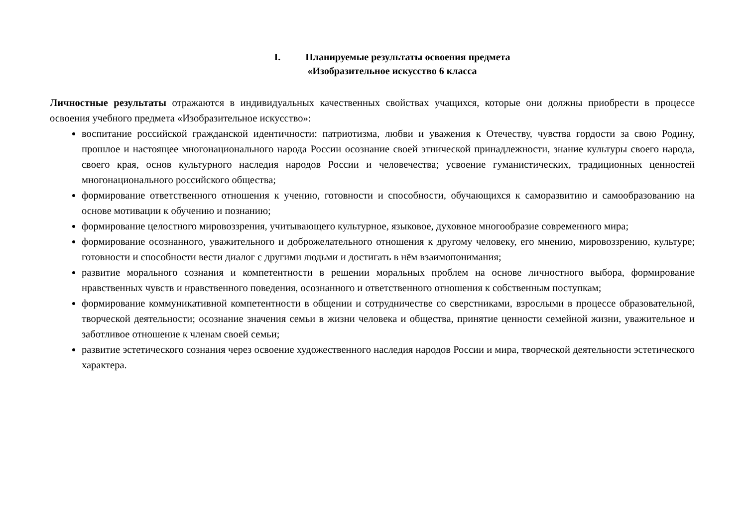I. Планируемые результаты освоения предмета
«Изобразительное искусство 6 класса
Личностные результаты отражаются в индивидуальных качественных свойствах учащихся, которые они должны приобрести в процессе освоения учебного предмета «Изобразительное искусство»:
воспитание российской гражданской идентичности: патриотизма, любви и уважения к Отечеству, чувства гордости за свою Родину, прошлое и настоящее многонационального народа России осознание своей этнической принадлежности, знание культуры своего народа, своего края, основ культурного наследия народов России и человечества; усвоение гуманистических, традиционных ценностей многонационального российского общества;
формирование ответственного отношения к учению, готовности и способности, обучающихся к саморазвитию и самообразованию на основе мотивации к обучению и познанию;
формирование целостного мировоззрения, учитывающего культурное, языковое, духовное многообразие современного мира;
формирование осознанного, уважительного и доброжелательного отношения к другому человеку, его мнению, мировоззрению, культуре; готовности и способности вести диалог с другими людьми и достигать в нём взаимопонимания;
развитие морального сознания и компетентности в решении моральных проблем на основе личностного выбора, формирование нравственных чувств и нравственного поведения, осознанного и ответственного отношения к собственным поступкам;
формирование коммуникативной компетентности в общении и сотрудничестве со сверстниками, взрослыми в процессе образовательной, творческой деятельности; осознание значения семьи в жизни человека и общества, принятие ценности семейной жизни, уважительное и заботливое отношение к членам своей семьи;
развитие эстетического сознания через освоение художественного наследия народов России и мира, творческой деятельности эстетического характера.